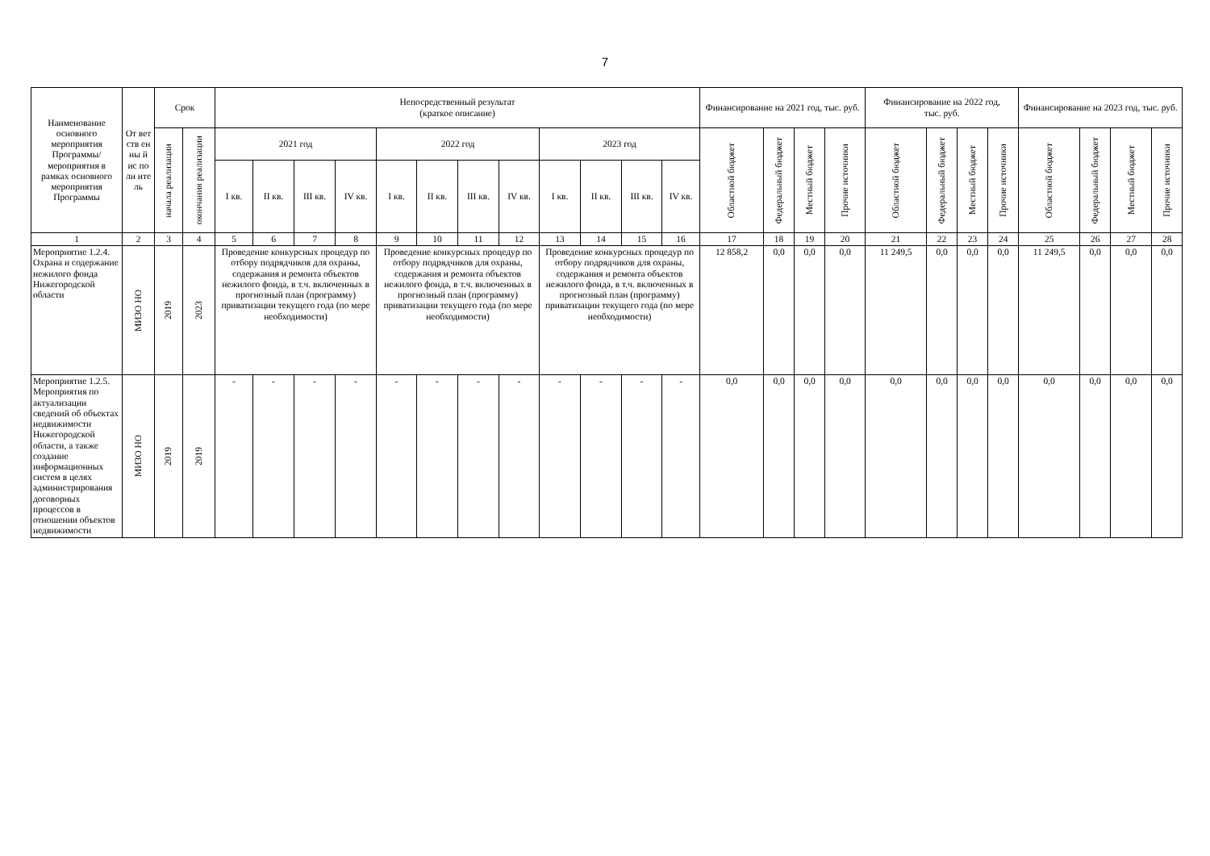7
| Наименование основного мероприятия Программы/ мероприятия в рамках основного мероприятия Программы | От вет ств ен ны й ис по лн ите ль | Срок | | Непосредственный результат (краткое описание) | | | | | | | | | | | | Финансирование на 2021 год, тыс. руб. | | | | Финансирование на 2022 год, тыс. руб. | | | | Финансирование на 2023 год, тыс. руб. | | | |
| --- | --- | --- | --- | --- | --- | --- | --- | --- | --- | --- | --- | --- | --- | --- | --- | --- | --- | --- | --- | --- | --- | --- | --- | --- | --- | --- | --- |
| | | начала реализации | окончания реализации | 2021 год | | | | 2022 год | | | | 2023 год | | | | Областной бюджет | Федеральный бюджет | Местный бюджет | Прочие источники | Областной бюджет | Федеральный бюджет | Местный бюджет | Прочие источники | Областной бюджет | Федеральный бюджет | Местный бюджет | Прочие источники |
| | | | | I кв. | II кв. | III кв. | IV кв. | I кв. | II кв. | III кв. | IV кв. | I кв. | II кв. | III кв. | IV кв. | | | | | | | | | | | | |
| 1 | 2 | 3 | 4 | 5 | 6 | 7 | 8 | 9 | 10 | 11 | 12 | 13 | 14 | 15 | 16 | 17 | 18 | 19 | 20 | 21 | 22 | 23 | 24 | 25 | 26 | 27 | 28 |
| Мероприятие 1.2.4. Охрана и содержание нежилого фонда Нижегородской области | МИЗО НО | 2019 | 2023 | Проведение конкурсных процедур по отбору подрядчиков для охраны, содержания и ремонта объектов нежилого фонда, в т.ч. включенных в прогнозный план (программу) приватизации текущего года (по мере необходимости) | | | | Проведение конкурсных процедур по отбору подрядчиков для охраны, содержания и ремонта объектов нежилого фонда, в т.ч. включенных в прогнозный план (программу) приватизации текущего года (по мере необходимости) | | | | Проведение конкурсных процедур по отбору подрядчиков для охраны, содержания и ремонта объектов нежилого фонда, в т.ч. включенных в прогнозный план (программу) приватизации текущего года (по мере необходимости) | | | | 12 858,2 | 0,0 | 0,0 | 0,0 | 11 249,5 | 0,0 | 0,0 | 0,0 | 11 249,5 | 0,0 | 0,0 | 0,0 |
| Мероприятие 1.2.5. Мероприятия по актуализации сведений об объектах недвижимости Нижегородской области, а также создание информационных систем в целях администрирования договорных процессов в отношении объектов недвижимости | МИЗО НО | 2019 | 2019 | - | - | - | - | - | - | - | - | - | - | - | - | 0,0 | 0,0 | 0,0 | 0,0 | 0,0 | 0,0 | 0,0 | 0,0 | 0,0 | 0,0 | 0,0 | 0,0 |